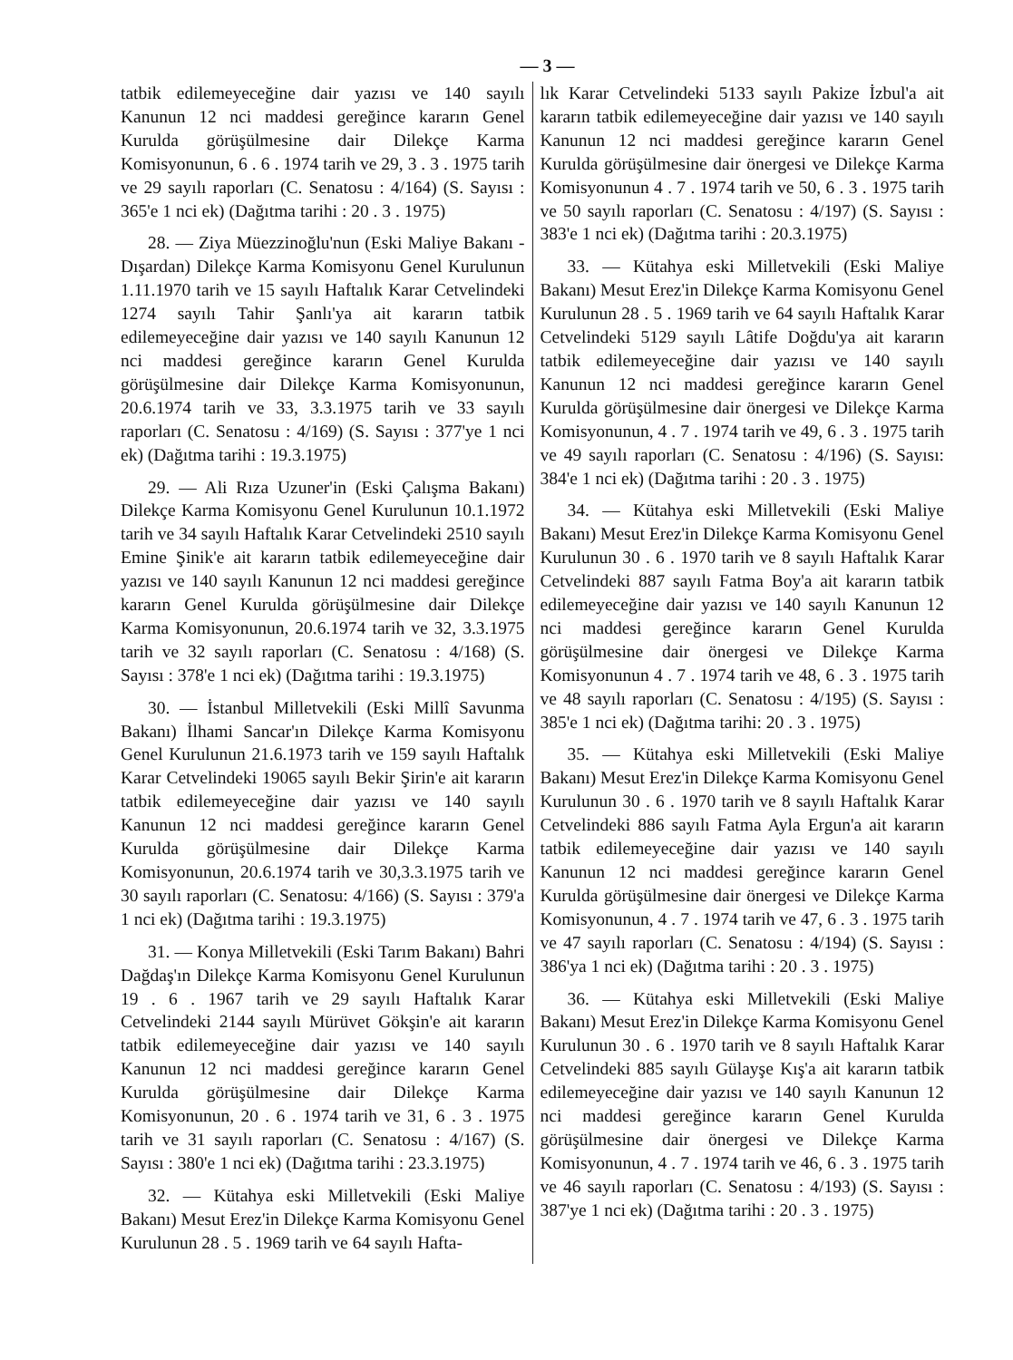— 3 —
tatbik edilemeyeceğine dair yazısı ve 140 sayılı Kanunun 12 nci maddesi gereğince kararın Genel Kurulda görüşülmesine dair Dilekçe Karma Komisyonunun, 6 . 6 . 1974 tarih ve 29, 3 . 3 . 1975 tarih ve 29 sayılı raporları (C. Senatosu : 4/164) (S. Sayısı : 365'e 1 nci ek) (Dağıtma tarihi : 20 . 3 . 1975)
28. — Ziya Müezzinoğlu'nun (Eski Maliye Bakanı - Dışardan) Dilekçe Karma Komisyonu Genel Kurulunun 1.11.1970 tarih ve 15 sayılı Haftalık Karar Cetvelindeki 1274 sayılı Tahir Şanlı'ya ait kararın tatbik edilemeyeceğine dair yazısı ve 140 sayılı Kanunun 12 nci maddesi gereğince kararın Genel Kurulda görüşülmesine dair Dilekçe Karma Komisyonunun, 20.6.1974 tarih ve 33, 3.3.1975 tarih ve 33 sayılı raporları (C. Senatosu : 4/169) (S. Sayısı : 377'ye 1 nci ek) (Dağıtma tarihi : 19.3.1975)
29. — Ali Rıza Uzuner'in (Eski Çalışma Bakanı) Dilekçe Karma Komisyonu Genel Kurulunun 10.1.1972 tarih ve 34 sayılı Haftalık Karar Cetvelindeki 2510 sayılı Emine Şinik'e ait kararın tatbik edilemeyeceğine dair yazısı ve 140 sayılı Kanunun 12 nci maddesi gereğince kararın Genel Kurulda görüşülmesine dair Dilekçe Karma Komisyonunun, 20.6.1974 tarih ve 32, 3.3.1975 tarih ve 32 sayılı raporları (C. Senatosu : 4/168) (S. Sayısı : 378'e 1 nci ek) (Dağıtma tarihi : 19.3.1975)
30. — İstanbul Milletvekili (Eski Millî Savunma Bakanı) İlhami Sancar'ın Dilekçe Karma Komisyonu Genel Kurulunun 21.6.1973 tarih ve 159 sayılı Haftalık Karar Cetvelindeki 19065 sayılı Bekir Şirin'e ait kararın tatbik edilemeyeceğine dair yazısı ve 140 sayılı Kanunun 12 nci maddesi gereğince kararın Genel Kurulda görüşülmesine dair Dilekçe Karma Komisyonunun, 20.6.1974 tarih ve 30,3.3.1975 tarih ve 30 sayılı raporları (C. Senatosu: 4/166) (S. Sayısı : 379'a 1 nci ek) (Dağıtma tarihi : 19.3.1975)
31. — Konya Milletvekili (Eski Tarım Bakanı) Bahri Dağdaş'ın Dilekçe Karma Komisyonu Genel Kurulunun 19 . 6 . 1967 tarih ve 29 sayılı Haftalık Karar Cetvelindeki 2144 sayılı Mürüvet Gökşin'e ait kararın tatbik edilemeyeceğine dair yazısı ve 140 sayılı Kanunun 12 nci maddesi gereğince kararın Genel Kurulda görüşülmesine dair Dilekçe Karma Komisyonunun, 20 . 6 . 1974 tarih ve 31, 6 . 3 . 1975 tarih ve 31 sayılı raporları (C. Senatosu : 4/167) (S. Sayısı : 380'e 1 nci ek) (Dağıtma tarihi : 23.3.1975)
32. — Kütahya eski Milletvekili (Eski Maliye Bakanı) Mesut Erez'in Dilekçe Karma Komisyonu Genel Kurulunun 28 . 5 . 1969 tarih ve 64 sayılı Hafta-
lık Karar Cetvelindeki 5133 sayılı Pakize İzbul'a ait kararın tatbik edilemeyeceğine dair yazısı ve 140 sayılı Kanunun 12 nci maddesi gereğince kararın Genel Kurulda görüşülmesine dair önergesi ve Dilekçe Karma Komisyonunun 4 . 7 . 1974 tarih ve 50, 6 . 3 . 1975 tarih ve 50 sayılı raporları (C. Senatosu : 4/197) (S. Sayısı : 383'e 1 nci ek) (Dağıtma tarihi : 20.3.1975)
33. — Kütahya eski Milletvekili (Eski Maliye Bakanı) Mesut Erez'in Dilekçe Karma Komisyonu Genel Kurulunun 28 . 5 . 1969 tarih ve 64 sayılı Haftalık Karar Cetvelindeki 5129 sayılı Lâtife Doğdu'ya ait kararın tatbik edilemeyeceğine dair yazısı ve 140 sayılı Kanunun 12 nci maddesi gereğince kararın Genel Kurulda görüşülmesine dair önergesi ve Dilekçe Karma Komisyonunun, 4 . 7 . 1974 tarih ve 49, 6 . 3 . 1975 tarih ve 49 sayılı raporları (C. Senatosu : 4/196) (S. Sayısı: 384'e 1 nci ek) (Dağıtma tarihi : 20 . 3 . 1975)
34. — Kütahya eski Milletvekili (Eski Maliye Bakanı) Mesut Erez'in Dilekçe Karma Komisyonu Genel Kurulunun 30 . 6 . 1970 tarih ve 8 sayılı Haftalık Karar Cetvelindeki 887 sayılı Fatma Boy'a ait kararın tatbik edilemeyeceğine dair yazısı ve 140 sayılı Kanunun 12 nci maddesi gereğince kararın Genel Kurulda görüşülmesine dair önergesi ve Dilekçe Karma Komisyonunun 4 . 7 . 1974 tarih ve 48, 6 . 3 . 1975 tarih ve 48 sayılı raporları (C. Senatosu : 4/195) (S. Sayısı : 385'e 1 nci ek) (Dağıtma tarihi: 20 . 3 . 1975)
35. — Kütahya eski Milletvekili (Eski Maliye Bakanı) Mesut Erez'in Dilekçe Karma Komisyonu Genel Kurulunun 30 . 6 . 1970 tarih ve 8 sayılı Haftalık Karar Cetvelindeki 886 sayılı Fatma Ayla Ergun'a ait kararın tatbik edilemeyeceğine dair yazısı ve 140 sayılı Kanunun 12 nci maddesi gereğince kararın Genel Kurulda görüşülmesine dair önergesi ve Dilekçe Karma Komisyonunun, 4 . 7 . 1974 tarih ve 47, 6 . 3 . 1975 tarih ve 47 sayılı raporları (C. Senatosu : 4/194) (S. Sayısı : 386'ya 1 nci ek) (Dağıtma tarihi : 20 . 3 . 1975)
36. — Kütahya eski Milletvekili (Eski Maliye Bakanı) Mesut Erez'in Dilekçe Karma Komisyonu Genel Kurulunun 30 . 6 . 1970 tarih ve 8 sayılı Haftalık Karar Cetvelindeki 885 sayılı Gülayşe Kış'a ait kararın tatbik edilemeyeceğine dair yazısı ve 140 sayılı Kanunun 12 nci maddesi gereğince kararın Genel Kurulda görüşülmesine dair önergesi ve Dilekçe Karma Komisyonunun, 4 . 7 . 1974 tarih ve 46, 6 . 3 . 1975 tarih ve 46 sayılı raporları (C. Senatosu : 4/193) (S. Sayısı : 387'ye 1 nci ek) (Dağıtma tarihi : 20 . 3 . 1975)